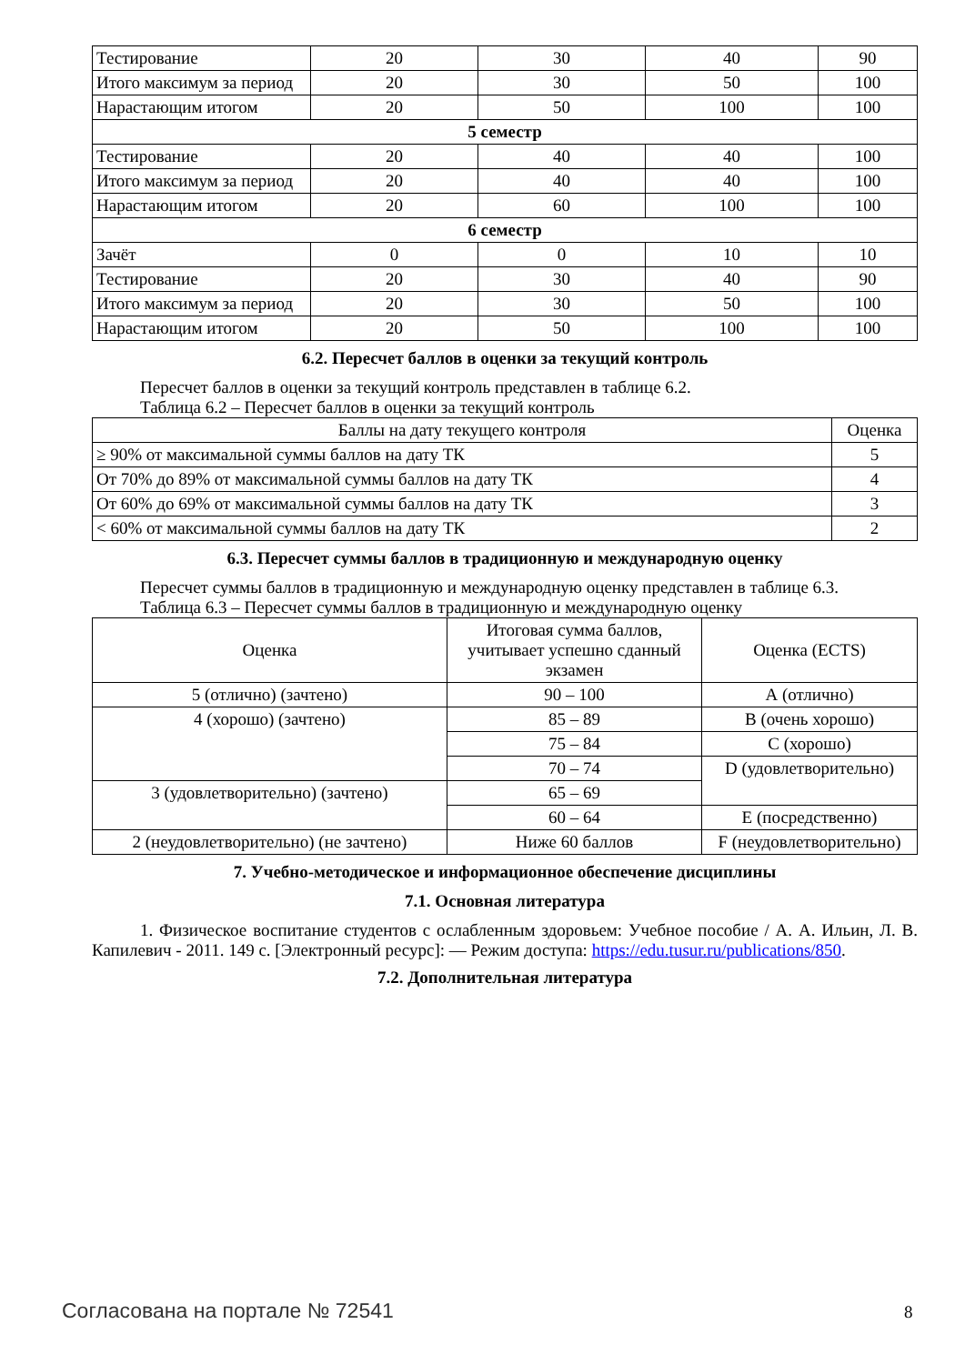| Тестирование | 20 | 30 | 40 | 90 |
| Итого максимум за период | 20 | 30 | 50 | 100 |
| Нарастающим итогом | 20 | 50 | 100 | 100 |
| 5 семестр | | | | |
| Тестирование | 20 | 40 | 40 | 100 |
| Итого максимум за период | 20 | 40 | 40 | 100 |
| Нарастающим итогом | 20 | 60 | 100 | 100 |
| 6 семестр | | | | |
| Зачёт | 0 | 0 | 10 | 10 |
| Тестирование | 20 | 30 | 40 | 90 |
| Итого максимум за период | 20 | 30 | 50 | 100 |
| Нарастающим итогом | 20 | 50 | 100 | 100 |
6.2. Пересчет баллов в оценки за текущий контроль
Пересчет баллов в оценки за текущий контроль представлен в таблице 6.2.
Таблица 6.2 – Пересчет баллов в оценки за текущий контроль
| Баллы на дату текущего контроля | Оценка |
| --- | --- |
| ≥ 90% от максимальной суммы баллов на дату ТК | 5 |
| От 70% до 89% от максимальной суммы баллов на дату ТК | 4 |
| От 60% до 69% от максимальной суммы баллов на дату ТК | 3 |
| < 60% от максимальной суммы баллов на дату ТК | 2 |
6.3. Пересчет суммы баллов в традиционную и международную оценку
Пересчет суммы баллов в традиционную и международную оценку представлен в таблице 6.3.
Таблица 6.3 – Пересчет суммы баллов в традиционную и международную оценку
| Оценка | Итоговая сумма баллов, учитывает успешно сданный экзамен | Оценка (ECTS) |
| --- | --- | --- |
| 5 (отлично) (зачтено) | 90 – 100 | А (отлично) |
| 4 (хорошо) (зачтено) | 85 – 89 | В (очень хорошо) |
| | 75 – 84 | С (хорошо) |
| | 70 – 74 | D (удовлетворительно) |
| 3 (удовлетворительно) (зачтено) | 65 – 69 | |
| | 60 – 64 | Е (посредственно) |
| 2 (неудовлетворительно) (не зачтено) | Ниже 60 баллов | F (неудовлетворительно) |
7. Учебно-методическое и информационное обеспечение дисциплины
7.1. Основная литература
1. Физическое воспитание студентов с ослабленным здоровьем: Учебное пособие / А. А. Ильин, Л. В. Капилевич - 2011. 149 с. [Электронный ресурс]: — Режим доступа: https://edu.tusur.ru/publications/850.
7.2. Дополнительная литература
Согласована на портале № 72541 8